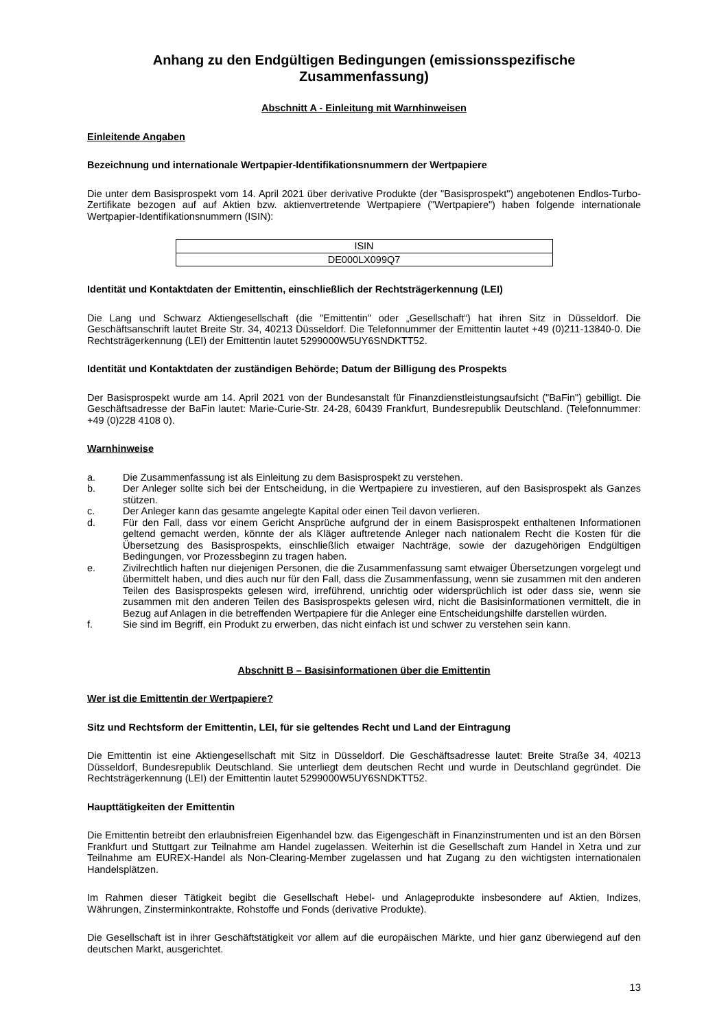Anhang zu den Endgültigen Bedingungen (emissionsspezifische Zusammenfassung)
Abschnitt A - Einleitung mit Warnhinweisen
Einleitende Angaben
Bezeichnung und internationale Wertpapier-Identifikationsnummern der Wertpapiere
Die unter dem Basisprospekt vom 14. April 2021 über derivative Produkte (der "Basisprospekt") angebotenen Endlos-Turbo-Zertifikate bezogen auf auf Aktien bzw. aktienvertretende Wertpapiere ("Wertpapiere") haben folgende internationale Wertpapier-Identifikationsnummern (ISIN):
| ISIN |
| --- |
| DE000LX099Q7 |
Identität und Kontaktdaten der Emittentin, einschließlich der Rechtsträgerkennung (LEI)
Die Lang und Schwarz Aktiengesellschaft (die "Emittentin" oder „Gesellschaft“) hat ihren Sitz in Düsseldorf. Die Geschäftsanschrift lautet Breite Str. 34, 40213 Düsseldorf. Die Telefonnummer der Emittentin lautet +49 (0)211-13840-0. Die Rechtsträgerkennung (LEI) der Emittentin lautet 5299000W5UY6SNDKTT52.
Identität und Kontaktdaten der zuständigen Behörde; Datum der Billigung des Prospekts
Der Basisprospekt wurde am 14. April 2021 von der Bundesanstalt für Finanzdienstleistungsaufsicht ("BaFin") gebilligt. Die Geschäftsadresse der BaFin lautet: Marie-Curie-Str. 24-28, 60439 Frankfurt, Bundesrepublik Deutschland. (Telefonnummer: +49 (0)228 4108 0).
Warnhinweise
a. Die Zusammenfassung ist als Einleitung zu dem Basisprospekt zu verstehen.
b. Der Anleger sollte sich bei der Entscheidung, in die Wertpapiere zu investieren, auf den Basisprospekt als Ganzes stützen.
c. Der Anleger kann das gesamte angelegte Kapital oder einen Teil davon verlieren.
d. Für den Fall, dass vor einem Gericht Ansprüche aufgrund der in einem Basisprospekt enthaltenen Informationen geltend gemacht werden, könnte der als Kläger auftretende Anleger nach nationalem Recht die Kosten für die Übersetzung des Basisprospekts, einschließlich etwaiger Nachträge, sowie der dazugehörigen Endgültigen Bedingungen, vor Prozessbeginn zu tragen haben.
e. Zivilrechtlich haften nur diejenigen Personen, die die Zusammenfassung samt etwaiger Übersetzungen vorgelegt und übermittelt haben, und dies auch nur für den Fall, dass die Zusammenfassung, wenn sie zusammen mit den anderen Teilen des Basisprospekts gelesen wird, irreführend, unrichtig oder widersprüchlich ist oder dass sie, wenn sie zusammen mit den anderen Teilen des Basisprospekts gelesen wird, nicht die Basisinformationen vermittelt, die in Bezug auf Anlagen in die betreffenden Wertpapiere für die Anleger eine Entscheidungshilfe darstellen würden.
f. Sie sind im Begriff, ein Produkt zu erwerben, das nicht einfach ist und schwer zu verstehen sein kann.
Abschnitt B – Basisinformationen über die Emittentin
Wer ist die Emittentin der Wertpapiere?
Sitz und Rechtsform der Emittentin, LEI, für sie geltendes Recht und Land der Eintragung
Die Emittentin ist eine Aktiengesellschaft mit Sitz in Düsseldorf. Die Geschäftsadresse lautet: Breite Straße 34, 40213 Düsseldorf, Bundesrepublik Deutschland. Sie unterliegt dem deutschen Recht und wurde in Deutschland gegründet. Die Rechtsträgerkennung (LEI) der Emittentin lautet 5299000W5UY6SNDKTT52.
Haupttätigkeiten der Emittentin
Die Emittentin betreibt den erlaubnisfreien Eigenhandel bzw. das Eigengeschäft in Finanzinstrumenten und ist an den Börsen Frankfurt und Stuttgart zur Teilnahme am Handel zugelassen. Weiterhin ist die Gesellschaft zum Handel in Xetra und zur Teilnahme am EUREX-Handel als Non-Clearing-Member zugelassen und hat Zugang zu den wichtigsten internationalen Handelsplätzen.
Im Rahmen dieser Tätigkeit begibt die Gesellschaft Hebel- und Anlageprodukte insbesondere auf Aktien, Indizes, Währungen, Zinsterminkontrakte, Rohstoffe und Fonds (derivative Produkte).
Die Gesellschaft ist in ihrer Geschäftstätigkeit vor allem auf die europäischen Märkte, und hier ganz überwiegend auf den deutschen Markt, ausgerichtet.
13